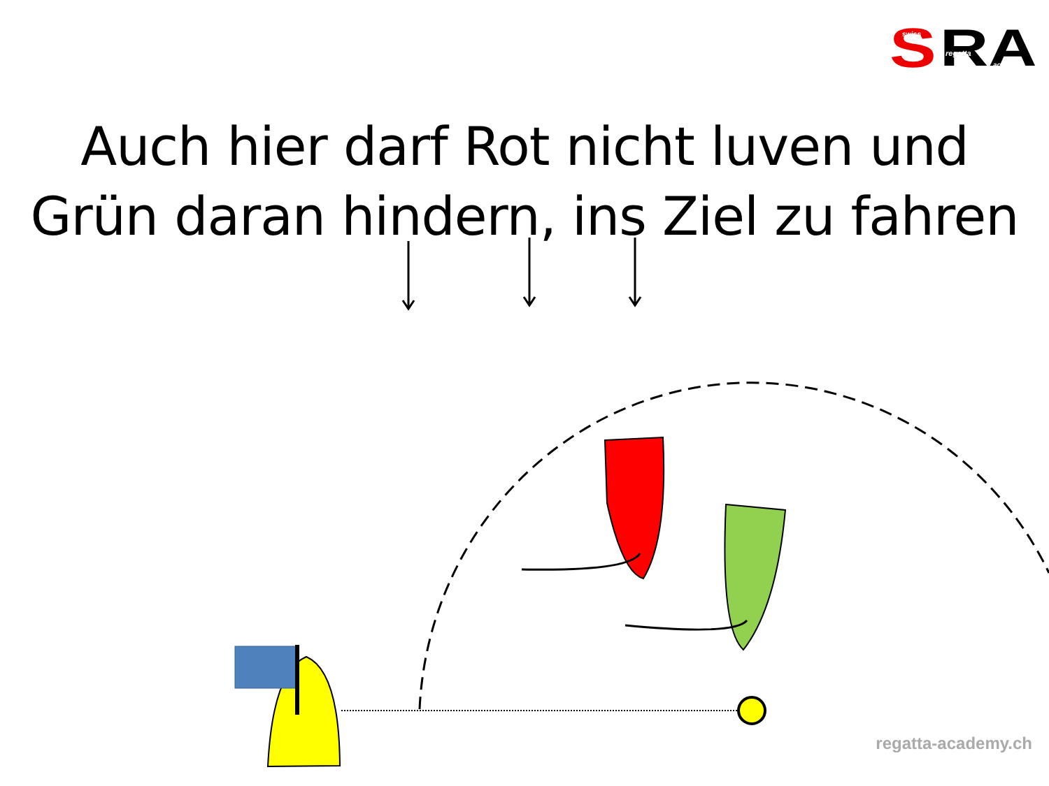S
RA
swiss
regatta
academy
Auch hier darf Rot nicht luven und
Grün daran hindern, ins Ziel zu fahren
regatta-academy.ch